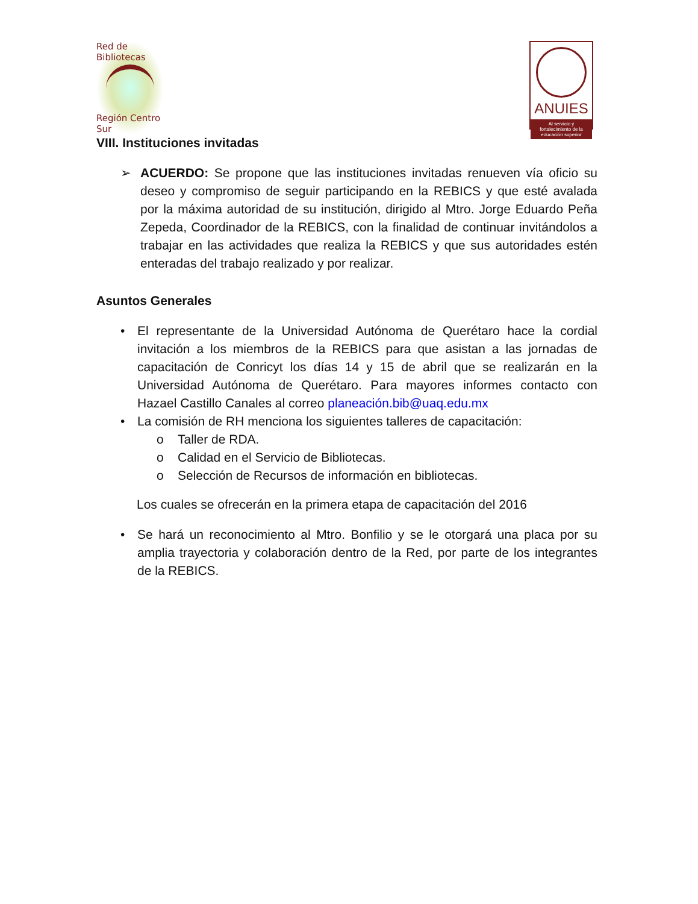Red de Bibliotecas
Región Centro Sur
ANUIES
Al servicio y fortalecimiento de la educación superior
VIII. Instituciones invitadas
➢ ACUERDO: Se propone que las instituciones invitadas renueven vía oficio su deseo y compromiso de seguir participando en la REBICS y que esté avalada por la máxima autoridad de su institución, dirigido al Mtro. Jorge Eduardo Peña Zepeda, Coordinador de la REBICS, con la finalidad de continuar invitándolos a trabajar en las actividades que realiza la REBICS y que sus autoridades estén enteradas del trabajo realizado y por realizar.
Asuntos Generales
• El representante de la Universidad Autónoma de Querétaro hace la cordial invitación a los miembros de la REBICS para que asistan a las jornadas de capacitación de Conricyt los días 14 y 15 de abril que se realizarán en la Universidad Autónoma de Querétaro. Para mayores informes contacto con Hazael Castillo Canales al correo planeación.bib@uaq.edu.mx
• La comisión de RH menciona los siguientes talleres de capacitación:
o Taller de RDA.
o Calidad en el Servicio de Bibliotecas.
o Selección de Recursos de información en bibliotecas.
Los cuales se ofrecerán en la primera etapa de capacitación del 2016
• Se hará un reconocimiento al Mtro. Bonfilio y se le otorgará una placa por su amplia trayectoria y colaboración dentro de la Red, por parte de los integrantes de la REBICS.